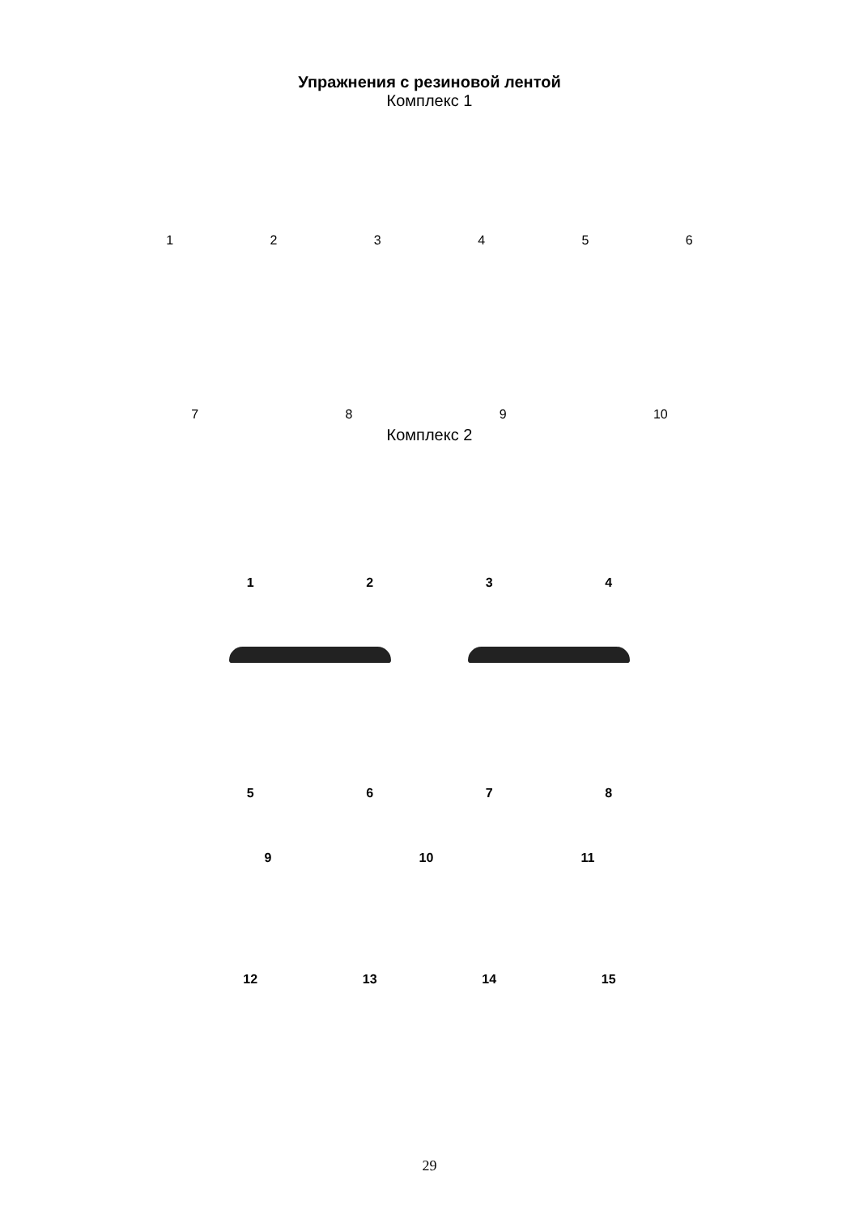Упражнения с резиновой лентой
Комплекс 1
1
2
3
4
5
6
7
8
9
10
Комплекс 2
1234
5678
9 10 11
12 13 14 15
29